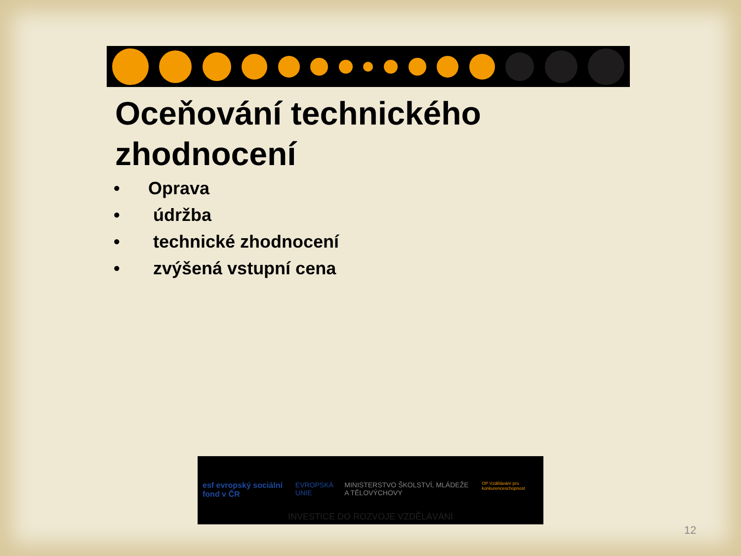Oceňování technického
zhodnocení
• Oprava
• údržba
• technické zhodnocení
• zvýšená vstupní cena
esf evropský sociální fond v ČR
EVROPSKÁ UNIE MINISTERSTVO ŠKOLSTVÍ, MLÁDEŽE A TĚLOVÝCHOVY
OP Vzdělávání pro konkurenceschopnost
INVESTICE DO ROZVOJE VZDĚLÁVÁNÍ
12